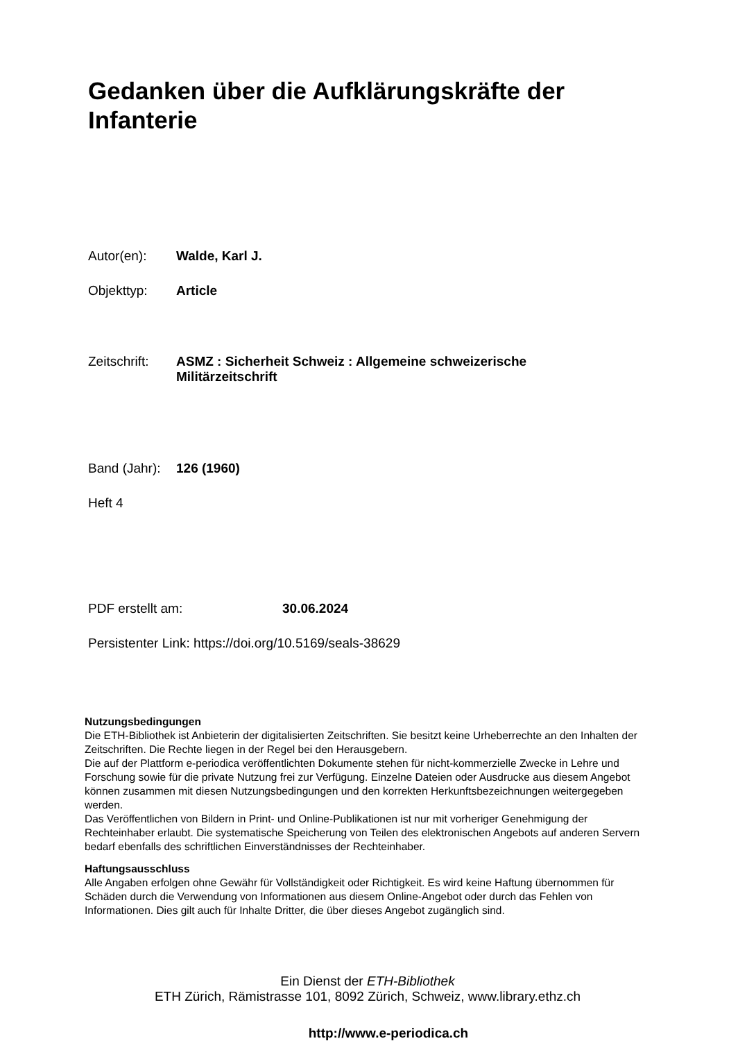Gedanken über die Aufklärungskräfte der Infanterie
Autor(en): Walde, Karl J.
Objekttyp: Article
Zeitschrift: ASMZ : Sicherheit Schweiz : Allgemeine schweizerische Militärzeitschrift
Band (Jahr): 126 (1960)
Heft 4
PDF erstellt am: 30.06.2024
Persistenter Link: https://doi.org/10.5169/seals-38629
Nutzungsbedingungen
Die ETH-Bibliothek ist Anbieterin der digitalisierten Zeitschriften. Sie besitzt keine Urheberrechte an den Inhalten der Zeitschriften. Die Rechte liegen in der Regel bei den Herausgebern.
Die auf der Plattform e-periodica veröffentlichten Dokumente stehen für nicht-kommerzielle Zwecke in Lehre und Forschung sowie für die private Nutzung frei zur Verfügung. Einzelne Dateien oder Ausdrucke aus diesem Angebot können zusammen mit diesen Nutzungsbedingungen und den korrekten Herkunftsbezeichnungen weitergegeben werden.
Das Veröffentlichen von Bildern in Print- und Online-Publikationen ist nur mit vorheriger Genehmigung der Rechteinhaber erlaubt. Die systematische Speicherung von Teilen des elektronischen Angebots auf anderen Servern bedarf ebenfalls des schriftlichen Einverständnisses der Rechteinhaber.
Haftungsausschluss
Alle Angaben erfolgen ohne Gewähr für Vollständigkeit oder Richtigkeit. Es wird keine Haftung übernommen für Schäden durch die Verwendung von Informationen aus diesem Online-Angebot oder durch das Fehlen von Informationen. Dies gilt auch für Inhalte Dritter, die über dieses Angebot zugänglich sind.
Ein Dienst der ETH-Bibliothek
ETH Zürich, Rämistrasse 101, 8092 Zürich, Schweiz, www.library.ethz.ch
http://www.e-periodica.ch